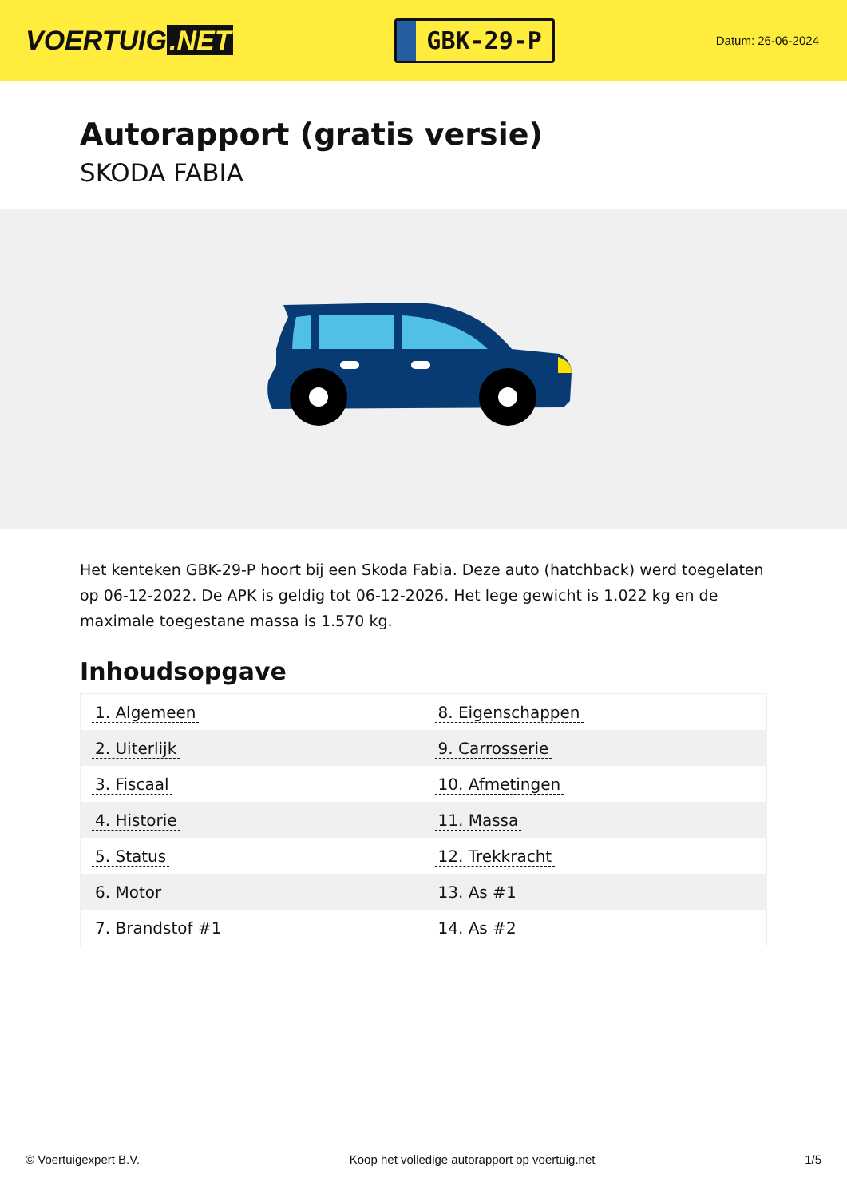VOERTUIG.NET
GBK-29-P
Datum: 26-06-2024
Autorapport (gratis versie)
SKODA FABIA
Het kenteken GBK-29-P hoort bij een Skoda Fabia. Deze auto (hatchback) werd toegelaten op 06-12-2022. De APK is geldig tot 06-12-2026. Het lege gewicht is 1.022 kg en de maximale toegestane massa is 1.570 kg.
Inhoudsopgave
| 1. Algemeen | 8. Eigenschappen |
| 2. Uiterlijk | 9. Carrosserie |
| 3. Fiscaal | 10. Afmetingen |
| 4. Historie | 11. Massa |
| 5. Status | 12. Trekkracht |
| 6. Motor | 13. As #1 |
| 7. Brandstof #1 | 14. As #2 |
© Voertuigexpert B.V. Koop het volledige autorapport op voertuig.net 1/5